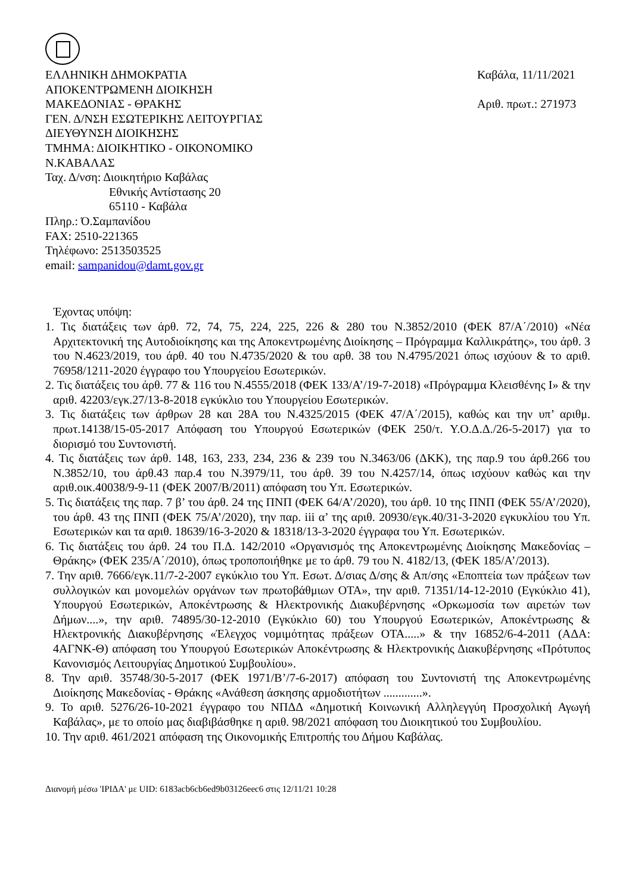ΕΛΛΗΝΙΚΗ ΔΗΜΟΚΡΑΤΙΑ
ΑΠΟΚΕΝΤΡΩΜΕΝΗ ΔΙΟΙΚΗΣΗ
ΜΑΚΕΔΟΝΙΑΣ - ΘΡΑΚΗΣ
ΓΕΝ. Δ/ΝΣΗ ΕΣΩΤΕΡΙΚΗΣ ΛΕΙΤΟΥΡΓΙΑΣ
ΔΙΕΥΘΥΝΣΗ ΔΙΟΙΚΗΣΗΣ
ΤΜΗΜΑ: ΔΙΟΙΚΗΤΙΚΟ - ΟΙΚΟΝΟΜΙΚΟ
Ν.ΚΑΒΑΛΑΣ
Ταχ. Δ/νση: Διοικητήριο Καβάλας
Εθνικής Αντίστασης 20
65110 - Καβάλα
Πληρ.: Ό.Σαμπανίδου
FAX: 2510-221365
Τηλέφωνο: 2513503525
email: sampanidou@damt.gov.gr
Καβάλα, 11/11/2021
Αριθ. πρωτ.: 271973
Έχοντας υπόψη:
1. Τις διατάξεις των άρθ. 72, 74, 75, 224, 225, 226 & 280 του Ν.3852/2010 (ΦΕΚ 87/Α΄/2010) «Νέα Αρχιτεκτονική της Αυτοδιοίκησης και της Αποκεντρωμένης Διοίκησης – Πρόγραμμα Καλλικράτης», του άρθ. 3 του Ν.4623/2019, του άρθ. 40 του Ν.4735/2020 & του αρθ. 38 του Ν.4795/2021 όπως ισχύουν & το αριθ. 76958/1211-2020 έγγραφο του Υπουργείου Εσωτερικών.
2. Τις διατάξεις του άρθ. 77 & 116 του Ν.4555/2018 (ΦΕΚ 133/Α’/19-7-2018) «Πρόγραμμα Κλεισθένης Ι» & την αριθ. 42203/εγκ.27/13-8-2018 εγκύκλιο του Υπουργείου Εσωτερικών.
3. Τις διατάξεις των άρθρων 28 και 28Α του Ν.4325/2015 (ΦΕΚ 47/Α΄/2015), καθώς και την υπ’ αριθμ. πρωτ.14138/15-05-2017 Απόφαση του Υπουργού Εσωτερικών (ΦΕΚ 250/τ. Υ.Ο.Δ.Δ./26-5-2017) για το διορισμό του Συντονιστή.
4. Τις διατάξεις των άρθ. 148, 163, 233, 234, 236 & 239 του Ν.3463/06 (ΔΚΚ), της παρ.9 του άρθ.266 του Ν.3852/10, του άρθ.43 παρ.4 του Ν.3979/11, του άρθ. 39 του Ν.4257/14, όπως ισχύουν καθώς και την αριθ.οικ.40038/9-9-11 (ΦΕΚ 2007/Β/2011) απόφαση του Υπ. Εσωτερικών.
5. Τις διατάξεις της παρ. 7 β’ του άρθ. 24 της ΠΝΠ (ΦΕΚ 64/Α’/2020), του άρθ. 10 της ΠΝΠ (ΦΕΚ 55/Α’/2020), του άρθ. 43 της ΠΝΠ (ΦΕΚ 75/Α’/2020), την παρ. iii α’ της αριθ. 20930/εγκ.40/31-3-2020 εγκυκλίου του Υπ. Εσωτερικών και τα αριθ. 18639/16-3-2020 & 18318/13-3-2020 έγγραφα του Υπ. Εσωτερικών.
6. Τις διατάξεις του άρθ. 24 του Π.Δ. 142/2010 «Οργανισμός της Αποκεντρωμένης Διοίκησης Μακεδονίας – Θράκης» (ΦΕΚ 235/Α΄/2010), όπως τροποποιήθηκε με το άρθ. 79 του Ν. 4182/13, (ΦΕΚ 185/Α’/2013).
7. Την αριθ. 7666/εγκ.11/7-2-2007 εγκύκλιο του Υπ. Εσωτ. Δ/σιας Δ/σης & Απ/σης «Εποπτεία των πράξεων των συλλογικών και μονομελών οργάνων των πρωτοβάθμιων ΟΤΑ», την αριθ. 71351/14-12-2010 (Εγκύκλιο 41), Υπουργού Εσωτερικών, Αποκέντρωσης & Ηλεκτρονικής Διακυβέρνησης «Ορκωμοσία των αιρετών των Δήμων....», την αριθ. 74895/30-12-2010 (Εγκύκλιο 60) του Υπουργού Εσωτερικών, Αποκέντρωσης & Ηλεκτρονικής Διακυβέρνησης «Έλεγχος νομιμότητας πράξεων ΟΤΑ.....» & την 16852/6-4-2011 (ΑΔΑ: 4ΑΓΝΚ-Θ) απόφαση του Υπουργού Εσωτερικών Αποκέντρωσης & Ηλεκτρονικής Διακυβέρνησης «Πρότυπος Κανονισμός Λειτουργίας Δημοτικού Συμβουλίου».
8. Την αριθ. 35748/30-5-2017 (ΦΕΚ 1971/Β’/7-6-2017) απόφαση του Συντονιστή της Αποκεντρωμένης Διοίκησης Μακεδονίας - Θράκης «Ανάθεση άσκησης αρμοδιοτήτων .............».
9. Το αριθ. 5276/26-10-2021 έγγραφο του ΝΠΔΔ «Δημοτική Κοινωνική Αλληλεγγύη Προσχολική Αγωγή Καβάλας», με το οποίο μας διαβιβάσθηκε η αριθ. 98/2021 απόφαση του Διοικητικού του Συμβουλίου.
10. Την αριθ. 461/2021 απόφαση της Οικονομικής Επιτροπής του Δήμου Καβάλας.
Διανομή μέσω 'ΙΡΙΔΑ' με UID: 6183acb6cb6ed9b03126eec6 στις 12/11/21 10:28